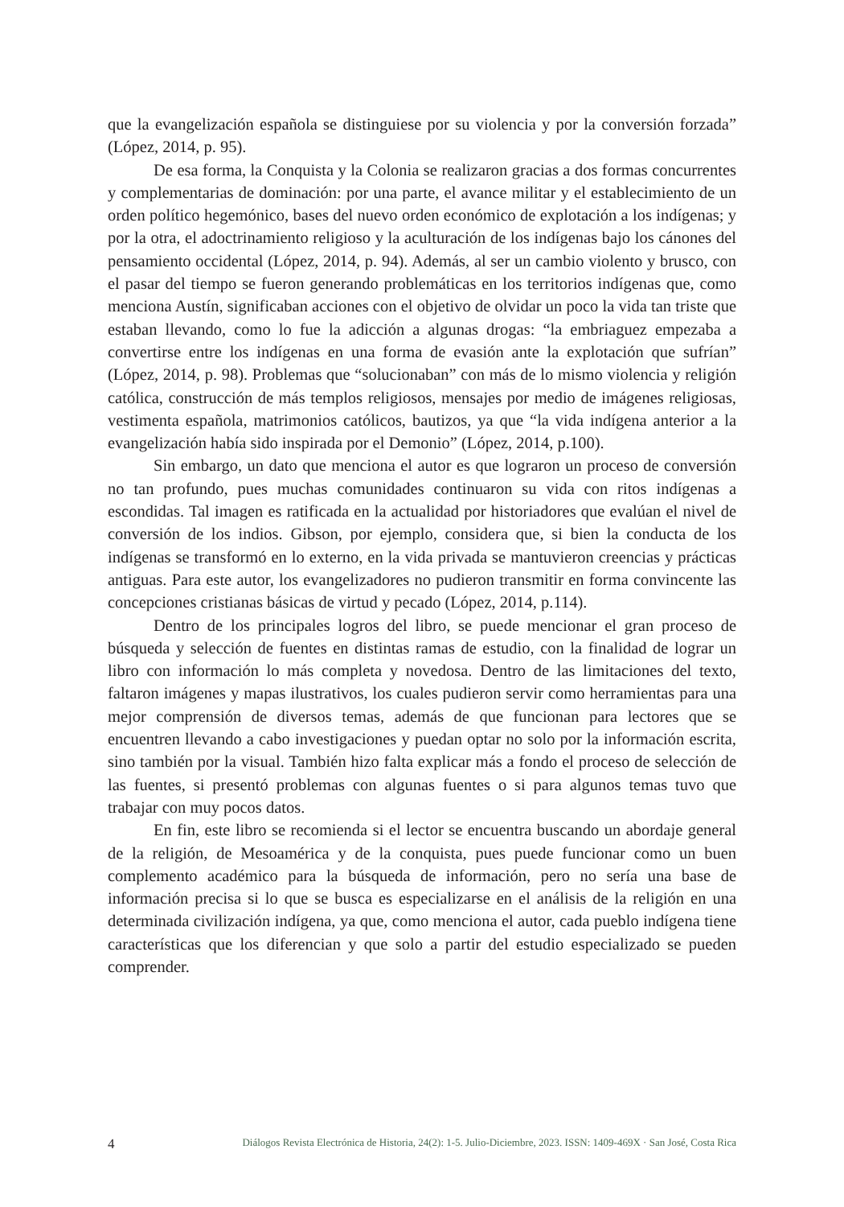que la evangelización española se distinguiese por su violencia y por la conversión forzada” (López, 2014, p. 95).
De esa forma, la Conquista y la Colonia se realizaron gracias a dos formas concurrentes y complementarias de dominación: por una parte, el avance militar y el establecimiento de un orden político hegemónico, bases del nuevo orden económico de explotación a los indígenas; y por la otra, el adoctrinamiento religioso y la aculturación de los indígenas bajo los cánones del pensamiento occidental (López, 2014, p. 94). Además, al ser un cambio violento y brusco, con el pasar del tiempo se fueron generando problemáticas en los territorios indígenas que, como menciona Austín, significaban acciones con el objetivo de olvidar un poco la vida tan triste que estaban llevando, como lo fue la adicción a algunas drogas: “la embriaguez empezaba a convertirse entre los indígenas en una forma de evasión ante la explotación que sufrían” (López, 2014, p. 98). Problemas que “solucionaban” con más de lo mismo violencia y religión católica, construcción de más templos religiosos, mensajes por medio de imágenes religiosas, vestimenta española, matrimonios católicos, bautizos, ya que “la vida indígena anterior a la evangelización había sido inspirada por el Demonio” (López, 2014, p.100).
Sin embargo, un dato que menciona el autor es que lograron un proceso de conversión no tan profundo, pues muchas comunidades continuaron su vida con ritos indígenas a escondidas. Tal imagen es ratificada en la actualidad por historiadores que evalúan el nivel de conversión de los indios. Gibson, por ejemplo, considera que, si bien la conducta de los indígenas se transformó en lo externo, en la vida privada se mantuvieron creencias y prácticas antiguas. Para este autor, los evangelizadores no pudieron transmitir en forma convincente las concepciones cristianas básicas de virtud y pecado (López, 2014, p.114).
Dentro de los principales logros del libro, se puede mencionar el gran proceso de búsqueda y selección de fuentes en distintas ramas de estudio, con la finalidad de lograr un libro con información lo más completa y novedosa. Dentro de las limitaciones del texto, faltaron imágenes y mapas ilustrativos, los cuales pudieron servir como herramientas para una mejor comprensión de diversos temas, además de que funcionan para lectores que se encuentren llevando a cabo investigaciones y puedan optar no solo por la información escrita, sino también por la visual. También hizo falta explicar más a fondo el proceso de selección de las fuentes, si presentó problemas con algunas fuentes o si para algunos temas tuvo que trabajar con muy pocos datos.
En fin, este libro se recomienda si el lector se encuentra buscando un abordaje general de la religión, de Mesoamérica y de la conquista, pues puede funcionar como un buen complemento académico para la búsqueda de información, pero no sería una base de información precisa si lo que se busca es especializarse en el análisis de la religión en una determinada civilización indígena, ya que, como menciona el autor, cada pueblo indígena tiene características que los diferencian y que solo a partir del estudio especializado se pueden comprender.
4 Diálogos Revista Electrónica de Historia, 24(2): 1-5. Julio-Diciembre, 2023. ISSN: 1409-469X · San José, Costa Rica